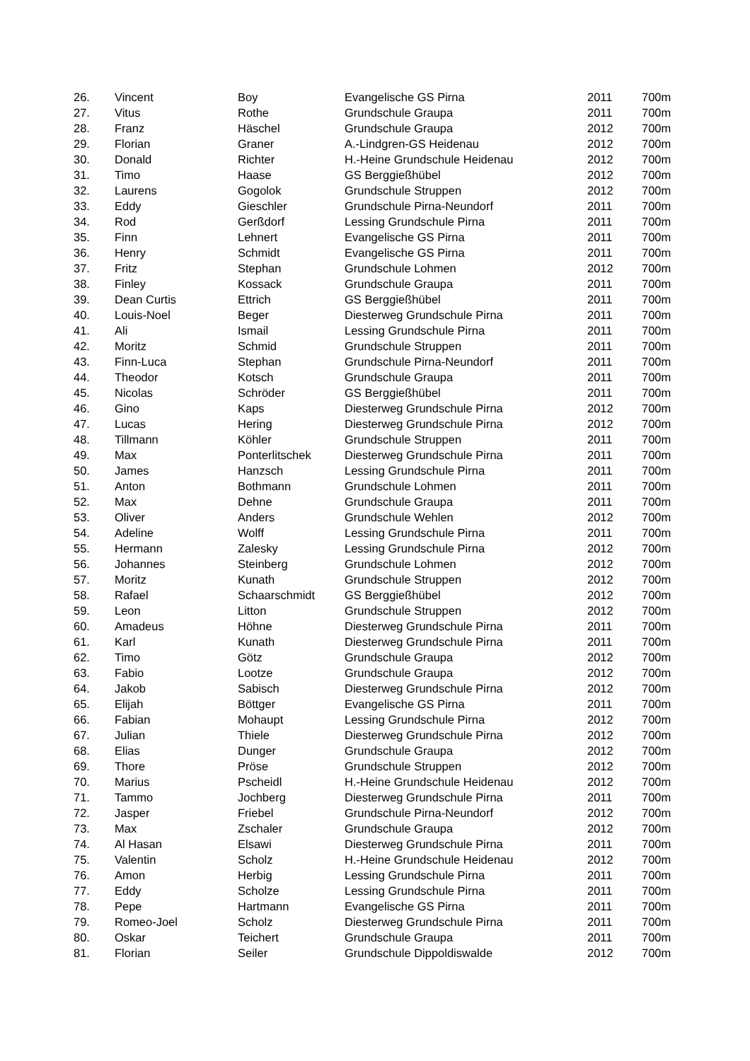| 26. | Vincent | Boy | Evangelische GS Pirna | 2011 | 700m |
| 27. | Vitus | Rothe | Grundschule Graupa | 2011 | 700m |
| 28. | Franz | Häschel | Grundschule Graupa | 2012 | 700m |
| 29. | Florian | Graner | A.-Lindgren-GS Heidenau | 2012 | 700m |
| 30. | Donald | Richter | H.-Heine Grundschule Heidenau | 2012 | 700m |
| 31. | Timo | Haase | GS Berggießhübel | 2012 | 700m |
| 32. | Laurens | Gogolok | Grundschule Struppen | 2012 | 700m |
| 33. | Eddy | Gieschler | Grundschule Pirna-Neundorf | 2011 | 700m |
| 34. | Rod | Gerßdorf | Lessing Grundschule Pirna | 2011 | 700m |
| 35. | Finn | Lehnert | Evangelische GS Pirna | 2011 | 700m |
| 36. | Henry | Schmidt | Evangelische GS Pirna | 2011 | 700m |
| 37. | Fritz | Stephan | Grundschule Lohmen | 2012 | 700m |
| 38. | Finley | Kossack | Grundschule Graupa | 2011 | 700m |
| 39. | Dean Curtis | Ettrich | GS Berggießhübel | 2011 | 700m |
| 40. | Louis-Noel | Beger | Diesterweg Grundschule Pirna | 2011 | 700m |
| 41. | Ali | Ismail | Lessing Grundschule Pirna | 2011 | 700m |
| 42. | Moritz | Schmid | Grundschule Struppen | 2011 | 700m |
| 43. | Finn-Luca | Stephan | Grundschule Pirna-Neundorf | 2011 | 700m |
| 44. | Theodor | Kotsch | Grundschule Graupa | 2011 | 700m |
| 45. | Nicolas | Schröder | GS Berggießhübel | 2011 | 700m |
| 46. | Gino | Kaps | Diesterweg Grundschule Pirna | 2012 | 700m |
| 47. | Lucas | Hering | Diesterweg Grundschule Pirna | 2012 | 700m |
| 48. | Tillmann | Köhler | Grundschule Struppen | 2011 | 700m |
| 49. | Max | Ponterlitschek | Diesterweg Grundschule Pirna | 2011 | 700m |
| 50. | James | Hanzsch | Lessing Grundschule Pirna | 2011 | 700m |
| 51. | Anton | Bothmann | Grundschule Lohmen | 2011 | 700m |
| 52. | Max | Dehne | Grundschule Graupa | 2011 | 700m |
| 53. | Oliver | Anders | Grundschule Wehlen | 2012 | 700m |
| 54. | Adeline | Wolff | Lessing Grundschule Pirna | 2011 | 700m |
| 55. | Hermann | Zalesky | Lessing Grundschule Pirna | 2012 | 700m |
| 56. | Johannes | Steinberg | Grundschule Lohmen | 2012 | 700m |
| 57. | Moritz | Kunath | Grundschule Struppen | 2012 | 700m |
| 58. | Rafael | Schaarschmidt | GS Berggießhübel | 2012 | 700m |
| 59. | Leon | Litton | Grundschule Struppen | 2012 | 700m |
| 60. | Amadeus | Höhne | Diesterweg Grundschule Pirna | 2011 | 700m |
| 61. | Karl | Kunath | Diesterweg Grundschule Pirna | 2011 | 700m |
| 62. | Timo | Götz | Grundschule Graupa | 2012 | 700m |
| 63. | Fabio | Lootze | Grundschule Graupa | 2012 | 700m |
| 64. | Jakob | Sabisch | Diesterweg Grundschule Pirna | 2012 | 700m |
| 65. | Elijah | Böttger | Evangelische GS Pirna | 2011 | 700m |
| 66. | Fabian | Mohaupt | Lessing Grundschule Pirna | 2012 | 700m |
| 67. | Julian | Thiele | Diesterweg Grundschule Pirna | 2012 | 700m |
| 68. | Elias | Dunger | Grundschule Graupa | 2012 | 700m |
| 69. | Thore | Pröse | Grundschule Struppen | 2012 | 700m |
| 70. | Marius | Pscheidl | H.-Heine Grundschule Heidenau | 2012 | 700m |
| 71. | Tammo | Jochberg | Diesterweg Grundschule Pirna | 2011 | 700m |
| 72. | Jasper | Friebel | Grundschule Pirna-Neundorf | 2012 | 700m |
| 73. | Max | Zschaler | Grundschule Graupa | 2012 | 700m |
| 74. | Al Hasan | Elsawi | Diesterweg Grundschule Pirna | 2011 | 700m |
| 75. | Valentin | Scholz | H.-Heine Grundschule Heidenau | 2012 | 700m |
| 76. | Amon | Herbig | Lessing Grundschule Pirna | 2011 | 700m |
| 77. | Eddy | Scholze | Lessing Grundschule Pirna | 2011 | 700m |
| 78. | Pepe | Hartmann | Evangelische GS Pirna | 2011 | 700m |
| 79. | Romeo-Joel | Scholz | Diesterweg Grundschule Pirna | 2011 | 700m |
| 80. | Oskar | Teichert | Grundschule Graupa | 2011 | 700m |
| 81. | Florian | Seiler | Grundschule Dippoldiswalde | 2012 | 700m |